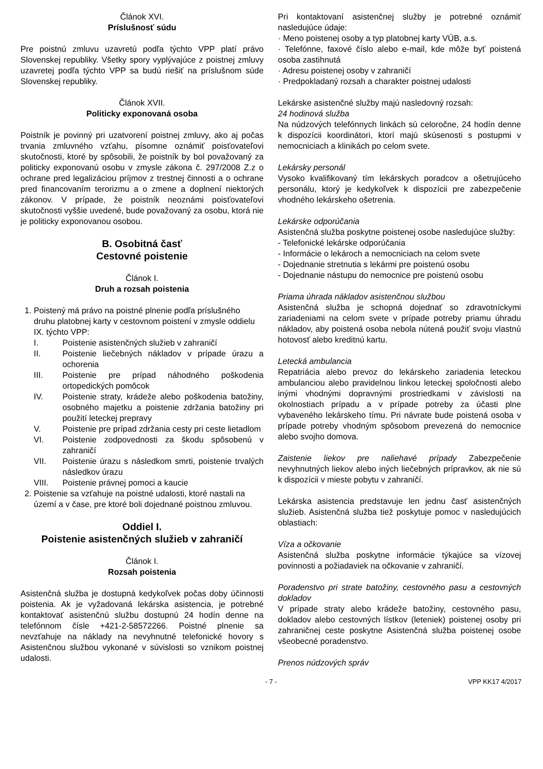Článok XVI.
Príslušnosť súdu
Pre poistnú zmluvu uzavretú podľa týchto VPP platí právo Slovenskej republiky. Všetky spory vyplývajúce z poistnej zmluvy uzavretej podľa týchto VPP sa budú riešiť na príslušnom súde Slovenskej republiky.
Článok XVII.
Politicky exponovaná osoba
Poistník je povinný pri uzatvorení poistnej zmluvy, ako aj počas trvania zmluvného vzťahu, písomne oznámiť poisťovateľovi skutočnosti, ktoré by spôsobili, že poistník by bol považovaný za politicky exponovanú osobu v zmysle zákona č. 297/2008 Z.z o ochrane pred legalizáciou príjmov z trestnej činnosti a o ochrane pred financovaním terorizmu a o zmene a doplnení niektorých zákonov. V prípade, že poistník neoznámi poisťovateľovi skutočnosti vyššie uvedené, bude považovaný za osobu, ktorá nie je politicky exponovanou osobou.
B. Osobitná časť
Cestovné poistenie
Článok I.
Druh a rozsah poistenia
1. Poistený má právo na poistné plnenie podľa príslušného druhu platobnej karty v cestovnom poistení v zmysle oddielu IX. týchto VPP:
I. Poistenie asistenčných služieb v zahraničí
II. Poistenie liečebných nákladov v prípade úrazu a ochorenia
III. Poistenie pre prípad náhodného poškodenia ortopedických pomôcok
IV. Poistenie straty, krádeže alebo poškodenia batožiny, osobného majetku a poistenie zdržania batožiny pri použití leteckej prepravy
V. Poistenie pre prípad zdržania cesty pri ceste lietadlom
VI. Poistenie zodpovednosti za škodu spôsobenú v zahraničí
VII. Poistenie úrazu s následkom smrti, poistenie trvalých následkov úrazu
VIII. Poistenie právnej pomoci a kaucie
2. Poistenie sa vzťahuje na poistné udalosti, ktoré nastali na území a v čase, pre ktoré boli dojednané poistnou zmluvou.
Oddiel I.
Poistenie asistenčných služieb v zahraničí
Článok I.
Rozsah poistenia
Asistenčná služba je dostupná kedykoľvek počas doby účinnosti poistenia. Ak je vyžadovaná lekárska asistencia, je potrebné kontaktovať asistenčnú službu dostupnú 24 hodín denne na telefónnom čísle +421-2-58572266. Poistné plnenie sa nevzťahuje na náklady na nevyhnutné telefonické hovory s Asistenčnou službou vykonané v súvislosti so vznikom poistnej udalosti.
Pri kontaktovaní asistenčnej služby je potrebné oznámiť nasledujúce údaje:
· Meno poistenej osoby a typ platobnej karty VÚB, a.s.
· Telefónne, faxové číslo alebo e-mail, kde môže byť poistená osoba zastihnutá
· Adresu poistenej osoby v zahraničí
· Predpokladaný rozsah a charakter poistnej udalosti
Lekárske asistenčné služby majú nasledovný rozsah:
24 hodinová služba
Na núdzových telefónnych linkách sú celoročne, 24 hodín denne k dispozícii koordinátori, ktorí majú skúsenosti s postupmi v nemocniciach a klinikách po celom svete.
Lekársky personál
Vysoko kvalifikovaný tím lekárskych poradcov a ošetrujúceho personálu, ktorý je kedykoľvek k dispozícii pre zabezpečenie vhodného lekárskeho ošetrenia.
Lekárske odporúčania
Asistenčná služba poskytne poistenej osobe nasledujúce služby:
- Telefonické lekárske odporúčania
- Informácie o lekároch a nemocniciach na celom svete
- Dojednanie stretnutia s lekármi pre poistenú osobu
- Dojednanie nástupu do nemocnice pre poistenú osobu
Priama úhrada nákladov asistenčnou službou
Asistenčná služba je schopná dojednať so zdravotníckymi zariadeniami na celom svete v prípade potreby priamu úhradu nákladov, aby poistená osoba nebola nútená použiť svoju vlastnú hotovosť alebo kreditnú kartu.
Letecká ambulancia
Repatriácia alebo prevoz do lekárskeho zariadenia leteckou ambulanciou alebo pravidelnou linkou leteckej spoločnosti alebo inými vhodnými dopravnými prostriedkami v závislosti na okolnostiach prípadu a v prípade potreby za účasti plne vybaveného lekárskeho tímu. Pri návrate bude poistená osoba v prípade potreby vhodným spôsobom prevezená do nemocnice alebo svojho domova.
Zaistenie liekov pre naliehavé prípady Zabezpečenie nevyhnutných liekov alebo iných liečebných prípravkov, ak nie sú k dispozícii v mieste pobytu v zahraničí.
Lekárska asistencia predstavuje len jednu časť asistenčných služieb. Asistenčná služba tiež poskytuje pomoc v nasledujúcich oblastiach:
Víza a očkovanie
Asistenčná služba poskytne informácie týkajúce sa vízovej povinnosti a požiadaviek na očkovanie v zahraničí.
Poradenstvo pri strate batožiny, cestovného pasu a cestovných dokladov
V prípade straty alebo krádeže batožiny, cestovného pasu, dokladov alebo cestovných lístkov (leteniek) poistenej osoby pri zahraničnej ceste poskytne Asistenčná služba poistenej osobe všeobecné poradenstvo.
Prenos núdzových správ
- 7 - VPP KK17 4/2017